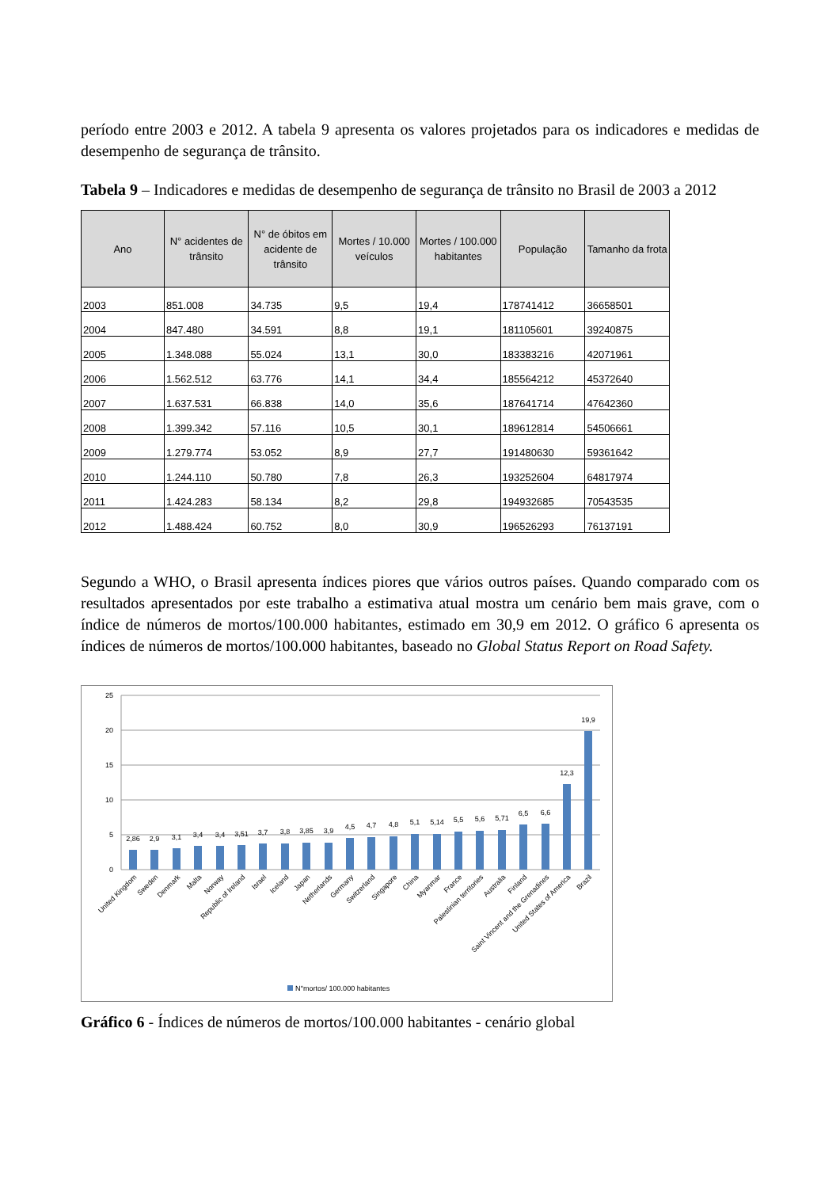período entre 2003 e 2012. A tabela 9 apresenta os valores projetados para os indicadores e medidas de desempenho de segurança de trânsito.
Tabela 9 – Indicadores e medidas de desempenho de segurança de trânsito no Brasil de 2003 a 2012
| Ano | N° acidentes de trânsito | N° de óbitos em acidente de trânsito | Mortes / 10.000 veículos | Mortes / 100.000 habitantes | População | Tamanho da frota |
| --- | --- | --- | --- | --- | --- | --- |
| 2003 | 851.008 | 34.735 | 9,5 | 19,4 | 178741412 | 36658501 |
| 2004 | 847.480 | 34.591 | 8,8 | 19,1 | 181105601 | 39240875 |
| 2005 | 1.348.088 | 55.024 | 13,1 | 30,0 | 183383216 | 42071961 |
| 2006 | 1.562.512 | 63.776 | 14,1 | 34,4 | 185564212 | 45372640 |
| 2007 | 1.637.531 | 66.838 | 14,0 | 35,6 | 187641714 | 47642360 |
| 2008 | 1.399.342 | 57.116 | 10,5 | 30,1 | 189612814 | 54506661 |
| 2009 | 1.279.774 | 53.052 | 8,9 | 27,7 | 191480630 | 59361642 |
| 2010 | 1.244.110 | 50.780 | 7,8 | 26,3 | 193252604 | 64817974 |
| 2011 | 1.424.283 | 58.134 | 8,2 | 29,8 | 194932685 | 70543535 |
| 2012 | 1.488.424 | 60.752 | 8,0 | 30,9 | 196526293 | 76137191 |
Segundo a WHO, o Brasil apresenta índices piores que vários outros países. Quando comparado com os resultados apresentados por este trabalho a estimativa atual mostra um cenário bem mais grave, com o índice de números de mortos/100.000 habitantes, estimado em 30,9 em 2012. O gráfico 6 apresenta os índices de números de mortos/100.000 habitantes, baseado no Global Status Report on Road Safety.
25
20
15
10
5
0
2,86
2,9
3,1
3,4
3,4
3,51
3,7
3,8
3,85
3,9
4,5
4,7
4,8
5,1
5,14
5,5
5,6
5,71
6,5
6,6
12,3
19,9
United Kingdom
Sweden
Denmark
Malta
Norway
Republic of Ireland
Israel
Iceland
Japan
Netherlands
Germany
Switzerland
Singapore
China
Myanmar
France
Palestinian territories
Australia
Finland
Saint Vincent and the Grenadines
United States of America
Brazil
N°mortos/ 100.000 habitantes
Gráfico 6 - Índices de números de mortos/100.000 habitantes - cenário global